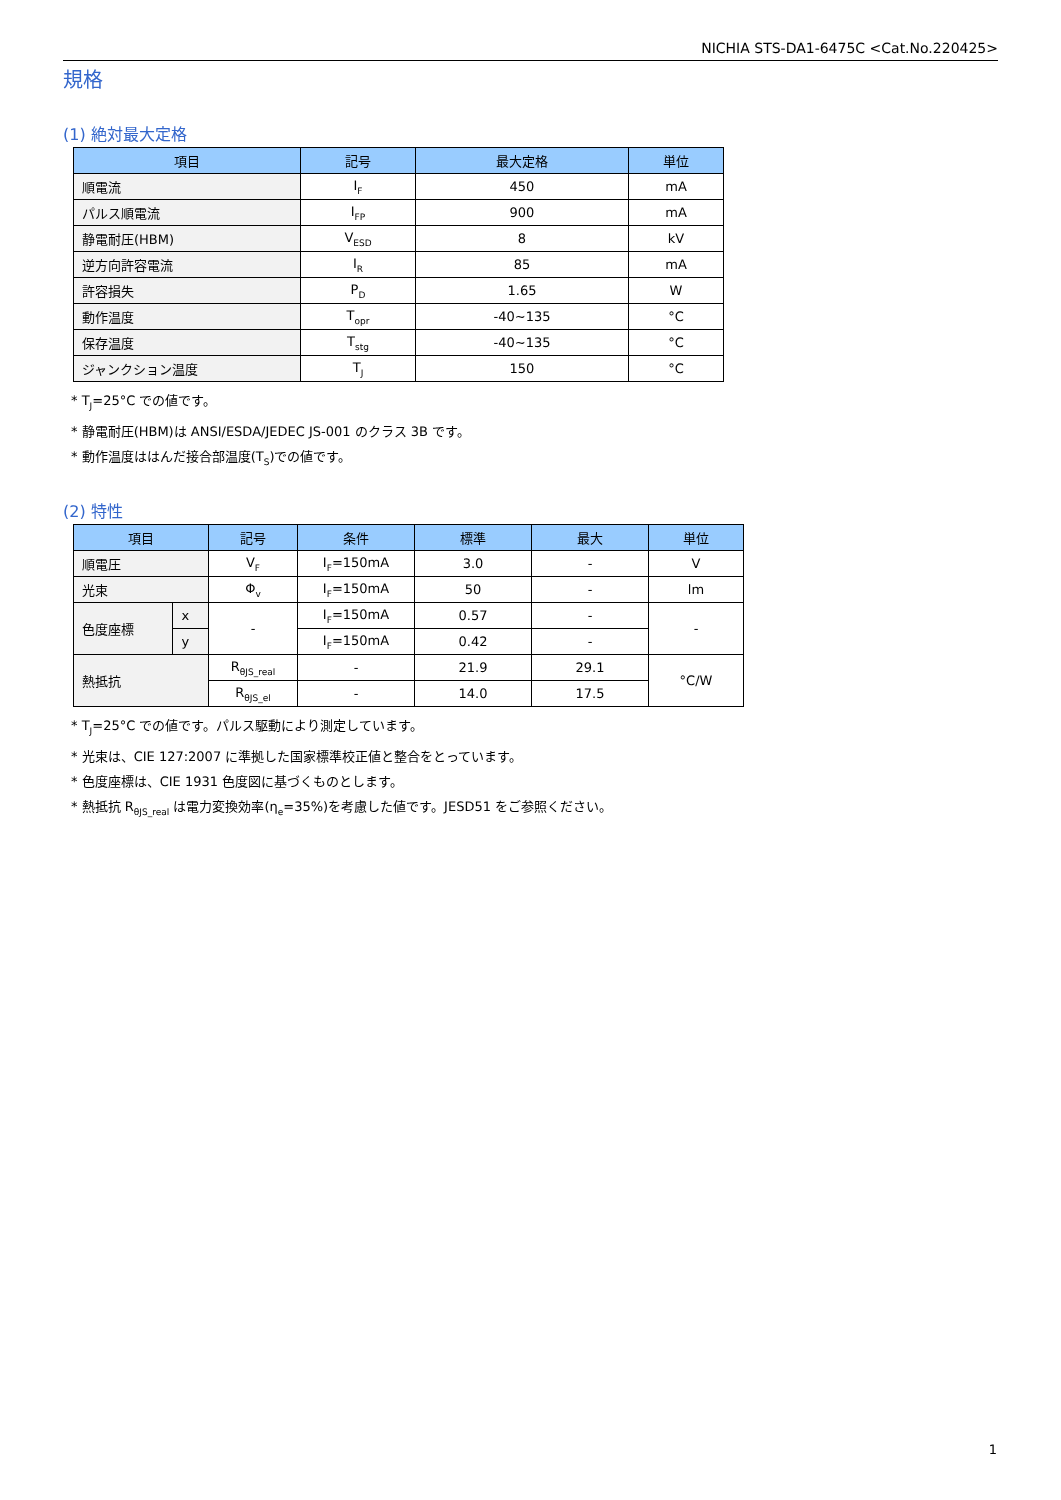NICHIA STS-DA1-6475C <Cat.No.220425>
規格
(1) 絶対最大定格
| 項目 | 記号 | 最大定格 | 単位 |
| --- | --- | --- | --- |
| 順電流 | I<sub>F</sub> | 450 | mA |
| パルス順電流 | I<sub>FP</sub> | 900 | mA |
| 静電耐圧(HBM) | V<sub>ESD</sub> | 8 | kV |
| 逆方向許容電流 | I<sub>R</sub> | 85 | mA |
| 許容損失 | P<sub>D</sub> | 1.65 | W |
| 動作温度 | T<sub>opr</sub> | -40~135 | °C |
| 保存温度 | T<sub>stg</sub> | -40~135 | °C |
| ジャンクション温度 | T<sub>J</sub> | 150 | °C |
* T<sub>J</sub>=25°C での値です。
* 静電耐圧(HBM)は ANSI/ESDA/JEDEC JS-001 のクラス 3B です。
* 動作温度ははんだ接合部温度(T<sub>S</sub>)での値です。
(2) 特性
| 項目 | | 記号 | 条件 | 標準 | 最大 | 単位 |
| --- | --- | --- | --- | --- | --- | --- |
| 順電圧 | | V<sub>F</sub> | I<sub>F</sub>=150mA | 3.0 | - | V |
| 光束 | | Φ<sub>v</sub> | I<sub>F</sub>=150mA | 50 | - | lm |
| 色度座標 | x | - | I<sub>F</sub>=150mA | 0.57 | - | - |
| | y | | I<sub>F</sub>=150mA | 0.42 | - | |
| 熱抵抗 | | R<sub>θJS_real</sub> | - | 21.9 | 29.1 | °C/W |
| | | R<sub>θJS_el</sub> | - | 14.0 | 17.5 | |
* T<sub>J</sub>=25°C での値です。パルス駆動により測定しています。
* 光束は、CIE 127:2007 に準拠した国家標準校正値と整合をとっています。
* 色度座標は、CIE 1931 色度図に基づくものとします。
* 熱抵抗 R<sub>θJS_real</sub> は電力変換効率(η<sub>e</sub>=35%)を考慮した値です。JESD51 をご参照ください。
1